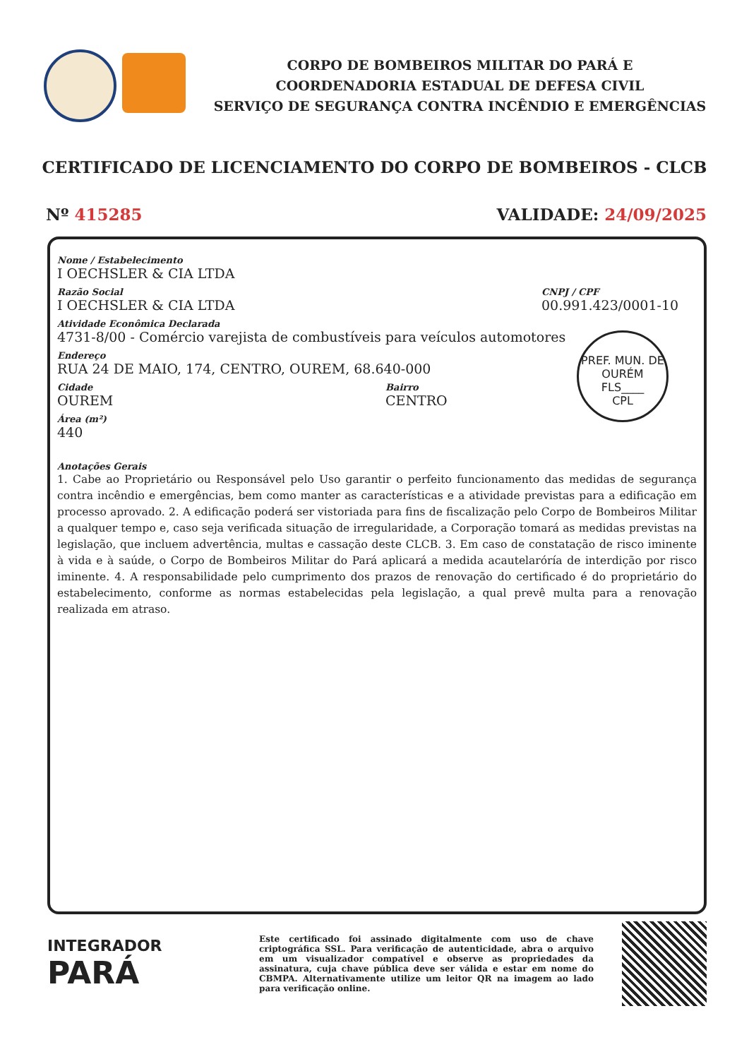CORPO DE BOMBEIROS MILITAR DO PARÁ E
COORDENADORIA ESTADUAL DE DEFESA CIVIL
SERVIÇO DE SEGURANÇA CONTRA INCÊNDIO E EMERGÊNCIAS
CERTIFICADO DE LICENCIAMENTO DO CORPO DE BOMBEIROS - CLCB
Nº 415285 VALIDADE: 24/09/2025
Nome / Estabelecimento
I OECHSLER & CIA LTDA
Razão Social
I OECHSLER & CIA LTDA
CNPJ / CPF
00.991.423/0001-10
Atividade Econômica Declarada
4731-8/00 - Comércio varejista de combustíveis para veículos automotores
Endereço
RUA 24 DE MAIO, 174, CENTRO, OUREM, 68.640-000
Cidade
OUREM
Bairro
CENTRO
Área (m²)
440
PREF. MUN. DE OURÉM
FLS____
CPL
Anotações Gerais
1. Cabe ao Proprietário ou Responsável pelo Uso garantir o perfeito funcionamento das medidas de segurança contra incêndio e emergências, bem como manter as características e a atividade previstas para a edificação em processo aprovado. 2. A edificação poderá ser vistoriada para fins de fiscalização pelo Corpo de Bombeiros Militar a qualquer tempo e, caso seja verificada situação de irregularidade, a Corporação tomará as medidas previstas na legislação, que incluem advertência, multas e cassação deste CLCB. 3. Em caso de constatação de risco iminente à vida e à saúde, o Corpo de Bombeiros Militar do Pará aplicará a medida acautelaróría de interdição por risco iminente. 4. A responsabilidade pelo cumprimento dos prazos de renovação do certificado é do proprietário do estabelecimento, conforme as normas estabelecidas pela legislação, a qual prevê multa para a renovação realizada em atraso.
INTEGRADOR
PARÁ
Este certificado foi assinado digitalmente com uso de chave criptográfica SSL. Para verificação de autenticidade, abra o arquivo em um visualizador compatível e observe as propriedades da assinatura, cuja chave pública deve ser válida e estar em nome do CBMPA. Alternativamente utilize um leitor QR na imagem ao lado para verificação online.